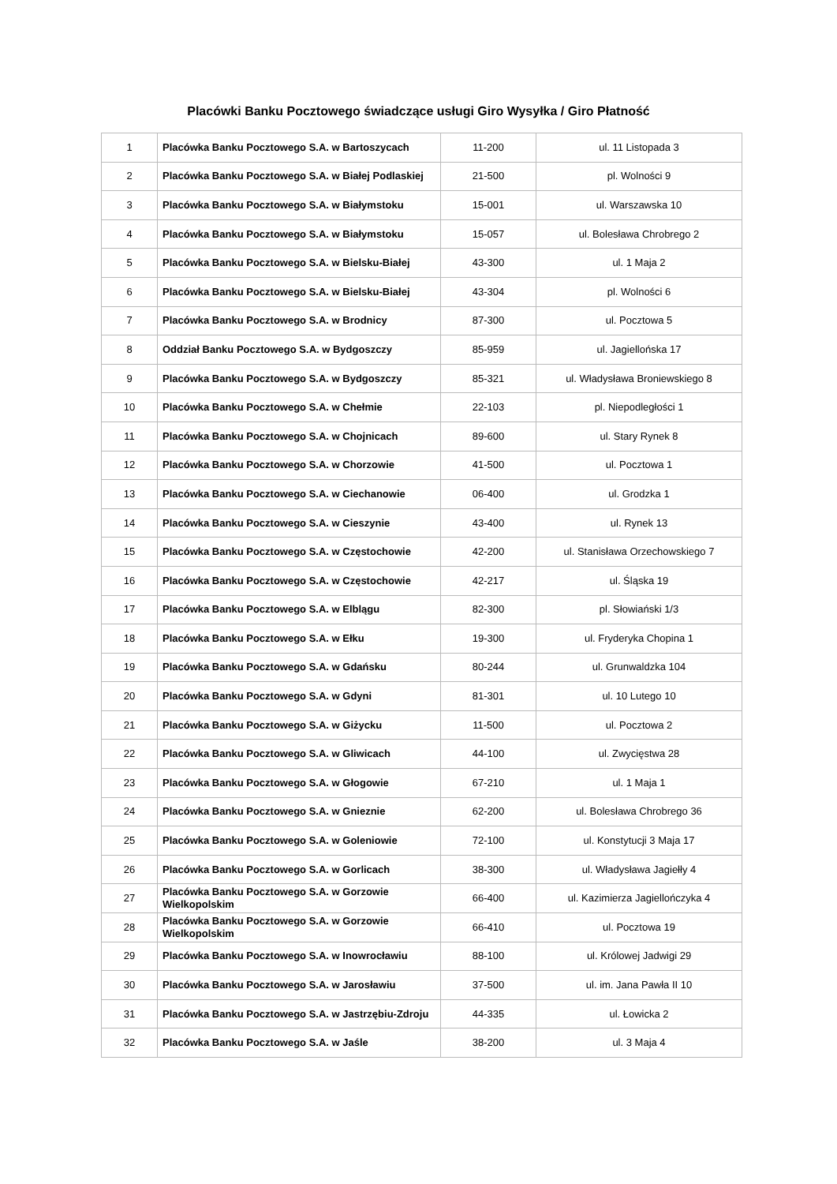Placówki Banku Pocztowego świadczące usługi Giro Wysyłka / Giro Płatność
| 1 | Placówka Banku Pocztowego S.A. w Bartoszycach | 11-200 | ul. 11 Listopada 3 |
| 2 | Placówka Banku Pocztowego S.A. w Białej Podlaskiej | 21-500 | pl. Wolności 9 |
| 3 | Placówka Banku Pocztowego S.A. w Białymstoku | 15-001 | ul. Warszawska 10 |
| 4 | Placówka Banku Pocztowego S.A. w Białymstoku | 15-057 | ul. Bolesława Chrobrego 2 |
| 5 | Placówka Banku Pocztowego S.A. w Bielsku-Białej | 43-300 | ul. 1 Maja 2 |
| 6 | Placówka Banku Pocztowego S.A. w Bielsku-Białej | 43-304 | pl. Wolności 6 |
| 7 | Placówka Banku Pocztowego S.A. w Brodnicy | 87-300 | ul. Pocztowa 5 |
| 8 | Oddział Banku Pocztowego S.A. w Bydgoszczy | 85-959 | ul. Jagiellońska 17 |
| 9 | Placówka Banku Pocztowego S.A. w Bydgoszczy | 85-321 | ul. Władysława Broniewskiego 8 |
| 10 | Placówka Banku Pocztowego S.A. w Chełmie | 22-103 | pl. Niepodległości 1 |
| 11 | Placówka Banku Pocztowego S.A. w Chojnicach | 89-600 | ul. Stary Rynek 8 |
| 12 | Placówka Banku Pocztowego S.A. w Chorzowie | 41-500 | ul. Pocztowa 1 |
| 13 | Placówka Banku Pocztowego S.A. w Ciechanowie | 06-400 | ul. Grodzka 1 |
| 14 | Placówka Banku Pocztowego S.A. w Cieszynie | 43-400 | ul. Rynek 13 |
| 15 | Placówka Banku Pocztowego S.A. w Częstochowie | 42-200 | ul. Stanisława Orzechowskiego 7 |
| 16 | Placówka Banku Pocztowego S.A. w Częstochowie | 42-217 | ul. Śląska 19 |
| 17 | Placówka Banku Pocztowego S.A. w Elblągu | 82-300 | pl. Słowiański 1/3 |
| 18 | Placówka Banku Pocztowego S.A. w Ełku | 19-300 | ul. Fryderyka Chopina 1 |
| 19 | Placówka Banku Pocztowego S.A. w Gdańsku | 80-244 | ul. Grunwaldzka 104 |
| 20 | Placówka Banku Pocztowego S.A. w Gdyni | 81-301 | ul. 10 Lutego 10 |
| 21 | Placówka Banku Pocztowego S.A. w Giżycku | 11-500 | ul. Pocztowa 2 |
| 22 | Placówka Banku Pocztowego S.A. w Gliwicach | 44-100 | ul. Zwycięstwa 28 |
| 23 | Placówka Banku Pocztowego S.A. w Głogowie | 67-210 | ul. 1 Maja 1 |
| 24 | Placówka Banku Pocztowego S.A. w Gnieznie | 62-200 | ul. Bolesława Chrobrego 36 |
| 25 | Placówka Banku Pocztowego S.A. w Goleniowie | 72-100 | ul. Konstytucji 3 Maja 17 |
| 26 | Placówka Banku Pocztowego S.A. w Gorlicach | 38-300 | ul. Władysława Jagiełły 4 |
| 27 | Placówka Banku Pocztowego S.A. w Gorzowie Wielkopolskim | 66-400 | ul. Kazimierza Jagiellończyka 4 |
| 28 | Placówka Banku Pocztowego S.A. w Gorzowie Wielkopolskim | 66-410 | ul. Pocztowa 19 |
| 29 | Placówka Banku Pocztowego S.A. w Inowrocławiu | 88-100 | ul. Królowej Jadwigi 29 |
| 30 | Placówka Banku Pocztowego S.A. w Jarosławiu | 37-500 | ul. im. Jana Pawła II 10 |
| 31 | Placówka Banku Pocztowego S.A. w Jastrzębiu-Zdroju | 44-335 | ul. Łowicka 2 |
| 32 | Placówka Banku Pocztowego S.A. w Jaśle | 38-200 | ul. 3 Maja 4 |